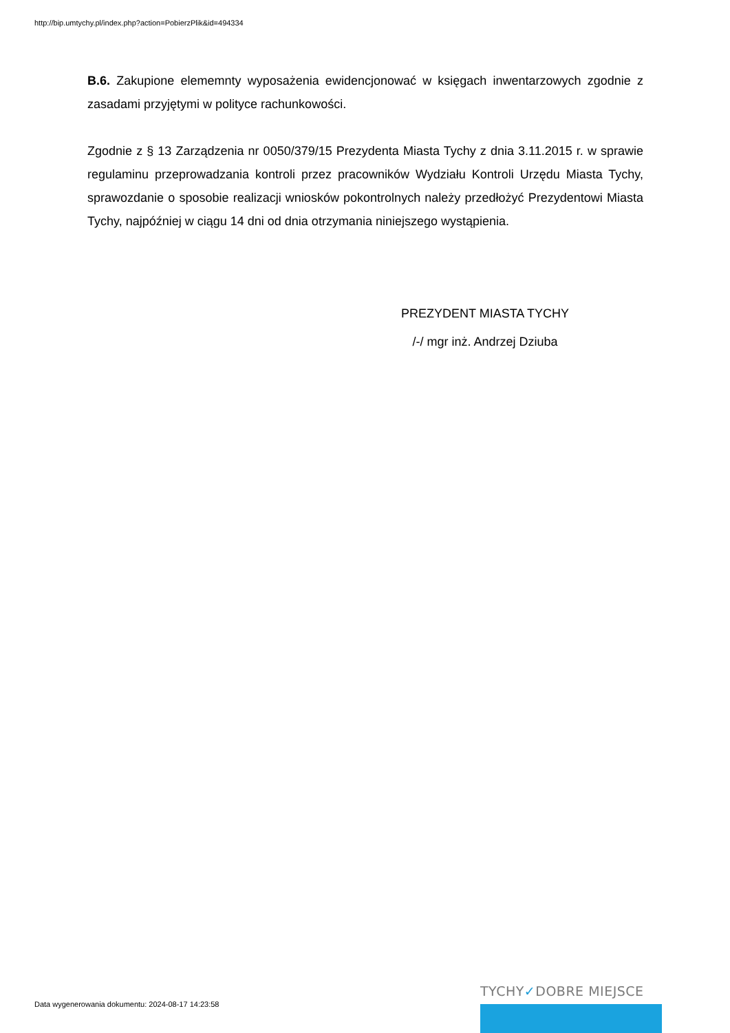http://bip.umtychy.pl/index.php?action=PobierzPlik&id=494334
B.6. Zakupione elememnty wyposażenia ewidencjonować w księgach inwentarzowych zgodnie z zasadami przyjętymi w polityce rachunkowości.
Zgodnie z § 13 Zarządzenia nr 0050/379/15 Prezydenta Miasta Tychy z dnia 3.11.2015 r. w sprawie regulaminu przeprowadzania kontroli przez pracowników Wydziału Kontroli Urzędu Miasta Tychy, sprawozdanie o sposobie realizacji wniosków pokontrolnych należy przedłożyć Prezydentowi Miasta Tychy, najpóźniej w ciągu 14 dni od dnia otrzymania niniejszego wystąpienia.
PREZYDENT MIASTA TYCHY
/-/ mgr inż. Andrzej Dziuba
Data wygenerowania dokumentu: 2024-08-17 14:23:58
TYCHY✓DOBRE MIEJSCE